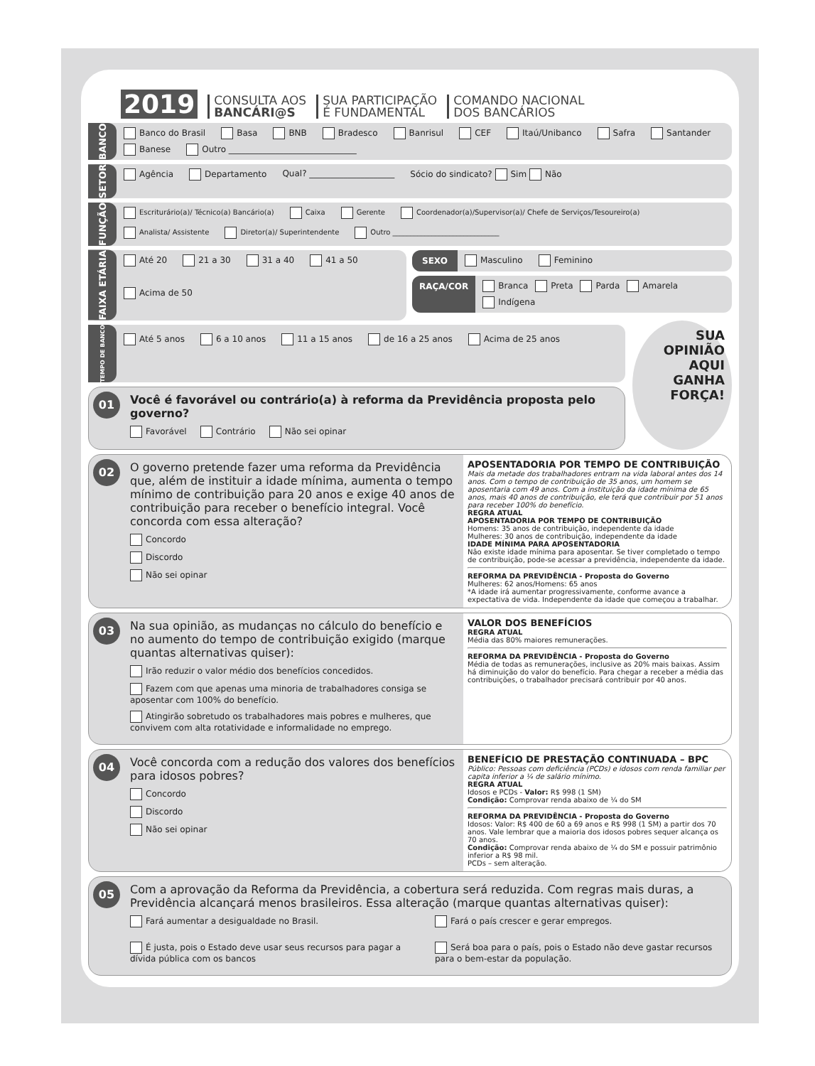2019 CONSULTA AOS
BANCÁRI@S SUA PARTICIPAÇÃO
É FUNDAMENTAL COMANDO NACIONAL
DOS BANCÁRIOS
BANCO
Banco do Brasil Basa BNB Bradesco Banrisul CEF Itaú/Unibanco Safra Santander Banese Outro ______________________________
SETOR
Agência Departamento Qual? ____________________ Sócio do sindicato? Sim Não
FUNÇÃO
Escriturário(a)/ Técnico(a) Bancário(a) Caixa Gerente Coordenador(a)/Supervisor(a)/ Chefe de Serviços/Tesoureiro(a) Analista/ Assistente Diretor(a)/ Superintendente Outro ______________________________
FAIXA ETÁRIA
Até 20 21 a 30 31 a 40 41 a 50 Acima de 50
SEXO Masculino Feminino
RAÇA/COR Branca Preta Parda Amarela Indígena
TEMPO DE BANCO
Até 5 anos 6 a 10 anos 11 a 15 anos de 16 a 25 anos Acima de 25 anos
01
Você é favorável ou contrário(a) à reforma da Previdência proposta pelo governo?
Favorável Contrário Não sei opinar
SUA
OPINIÃO
AQUI GANHA
FORÇA!
02
O governo pretende fazer uma reforma da Previdência que, além de instituir a idade mínima, aumenta o tempo mínimo de contribuição para 20 anos e exige 40 anos de contribuição para receber o benefício integral. Você concorda com essa alteração?
Concordo
Discordo
Não sei opinar
APOSENTADORIA POR TEMPO DE CONTRIBUIÇÃO
Mais da metade dos trabalhadores entram na vida laboral antes dos 14 anos. Com o tempo de contribuição de 35 anos, um homem se aposentaria com 49 anos. Com a instituição da idade mínima de 65 anos, mais 40 anos de contribuição, ele terá que contribuir por 51 anos para receber 100% do benefício.
REGRA ATUAL
APOSENTADORIA POR TEMPO DE CONTRIBUIÇÃO
Homens: 35 anos de contribuição, independente da idade
Mulheres: 30 anos de contribuição, independente da idade
IDADE MÍNIMA PARA APOSENTADORIA
Não existe idade mínima para aposentar. Se tiver completado o tempo de contribuição, pode-se acessar a previdência, independente da idade.
REFORMA DA PREVIDÊNCIA - Proposta do Governo
Mulheres: 62 anos/Homens: 65 anos
*A idade irá aumentar progressivamente, conforme avance a expectativa de vida. Independente da idade que começou a trabalhar.
03
Na sua opinião, as mudanças no cálculo do benefício e no aumento do tempo de contribuição exigido (marque quantas alternativas quiser):
Irão reduzir o valor médio dos benefícios concedidos.
Fazem com que apenas uma minoria de trabalhadores consiga se aposentar com 100% do benefício.
Atingirão sobretudo os trabalhadores mais pobres e mulheres, que convivem com alta rotatividade e informalidade no emprego.
VALOR DOS BENEFÍCIOS
REGRA ATUAL
Média das 80% maiores remunerações.
REFORMA DA PREVIDÊNCIA - Proposta do Governo
Média de todas as remunerações, inclusive as 20% mais baixas. Assim há diminuição do valor do benefício. Para chegar a receber a média das contribuições, o trabalhador precisará contribuir por 40 anos.
04
Você concorda com a redução dos valores dos benefícios para idosos pobres?
Concordo
Discordo
Não sei opinar
BENEFÍCIO DE PRESTAÇÃO CONTINUADA – BPC
Público: Pessoas com deficiência (PCDs) e idosos com renda familiar per capita inferior a ¼ de salário mínimo.
REGRA ATUAL
Idosos e PCDs - Valor: R$ 998 (1 SM)
Condição: Comprovar renda abaixo de ¼ do SM
REFORMA DA PREVIDÊNCIA - Proposta do Governo
Idosos: Valor: R$ 400 de 60 a 69 anos e R$ 998 (1 SM) a partir dos 70 anos. Vale lembrar que a maioria dos idosos pobres sequer alcança os 70 anos.
Condição: Comprovar renda abaixo de ¼ do SM e possuir patrimônio inferior a R$ 98 mil.
PCDs – sem alteração.
05
Com a aprovação da Reforma da Previdência, a cobertura será reduzida. Com regras mais duras, a Previdência alcançará menos brasileiros. Essa alteração (marque quantas alternativas quiser):
Fará aumentar a desigualdade no Brasil.
Fará o país crescer e gerar empregos.
É justa, pois o Estado deve usar seus recursos para pagar a dívida pública com os bancos
Será boa para o país, pois o Estado não deve gastar recursos para o bem-estar da população.